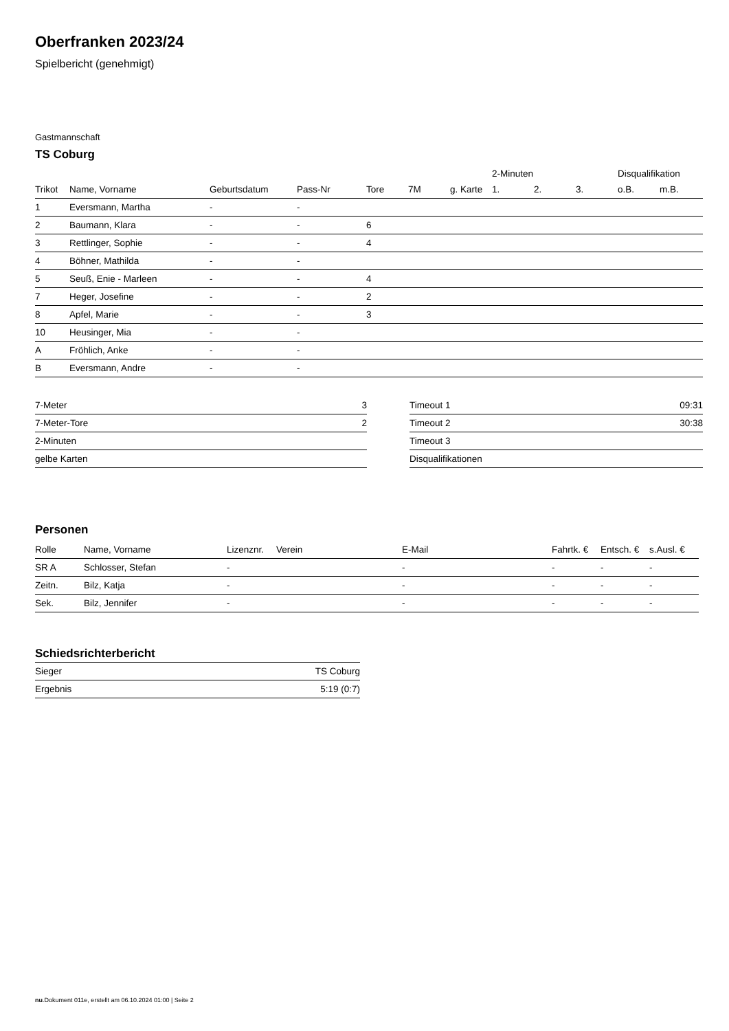Oberfranken 2023/24
Spielbericht (genehmigt)
Gastmannschaft
TS Coburg
| | | | | | | | 2-Minuten | | | Disqualifikation | |
| --- | --- | --- | --- | --- | --- | --- | --- | --- | --- | --- | --- |
| Trikot | Name, Vorname | Geburtsdatum | Pass-Nr | Tore | 7M | g. Karte | 1. | 2. | 3. | o.B. | m.B. |
| 1 | Eversmann, Martha | - | - | | | | | | | | |
| 2 | Baumann, Klara | - | - | 6 | | | | | | | |
| 3 | Rettlinger, Sophie | - | - | 4 | | | | | | | |
| 4 | Böhner, Mathilda | - | - | | | | | | | | |
| 5 | Seuß, Enie - Marleen | - | - | 4 | | | | | | | |
| 7 | Heger, Josefine | - | - | 2 | | | | | | | |
| 8 | Apfel, Marie | - | - | 3 | | | | | | | |
| 10 | Heusinger, Mia | - | - | | | | | | | | |
| A | Fröhlich, Anke | - | - | | | | | | | | |
| B | Eversmann, Andre | - | - | | | | | | | | |
| 7-Meter | 3 |
| 7-Meter-Tore | 2 |
| 2-Minuten | |
| gelbe Karten | |
| Timeout 1 | 09:31 |
| Timeout 2 | 30:38 |
| Timeout 3 | |
| Disqualifikationen | |
Personen
| Rolle | Name, Vorname | Lizenznr. | Verein | E-Mail | Fahrtk. € | Entsch. € | s.Ausl. € |
| --- | --- | --- | --- | --- | --- | --- | --- |
| SR A | Schlosser, Stefan | - | | - | - | - | - |
| Zeitn. | Bilz, Katja | - | | - | - | - | - |
| Sek. | Bilz, Jennifer | - | | - | - | - | - |
Schiedsrichterbericht
| Sieger | TS Coburg |
| Ergebnis | 5:19 (0:7) |
nu.Dokument 011e, erstellt am 06.10.2024 01:00 | Seite 2